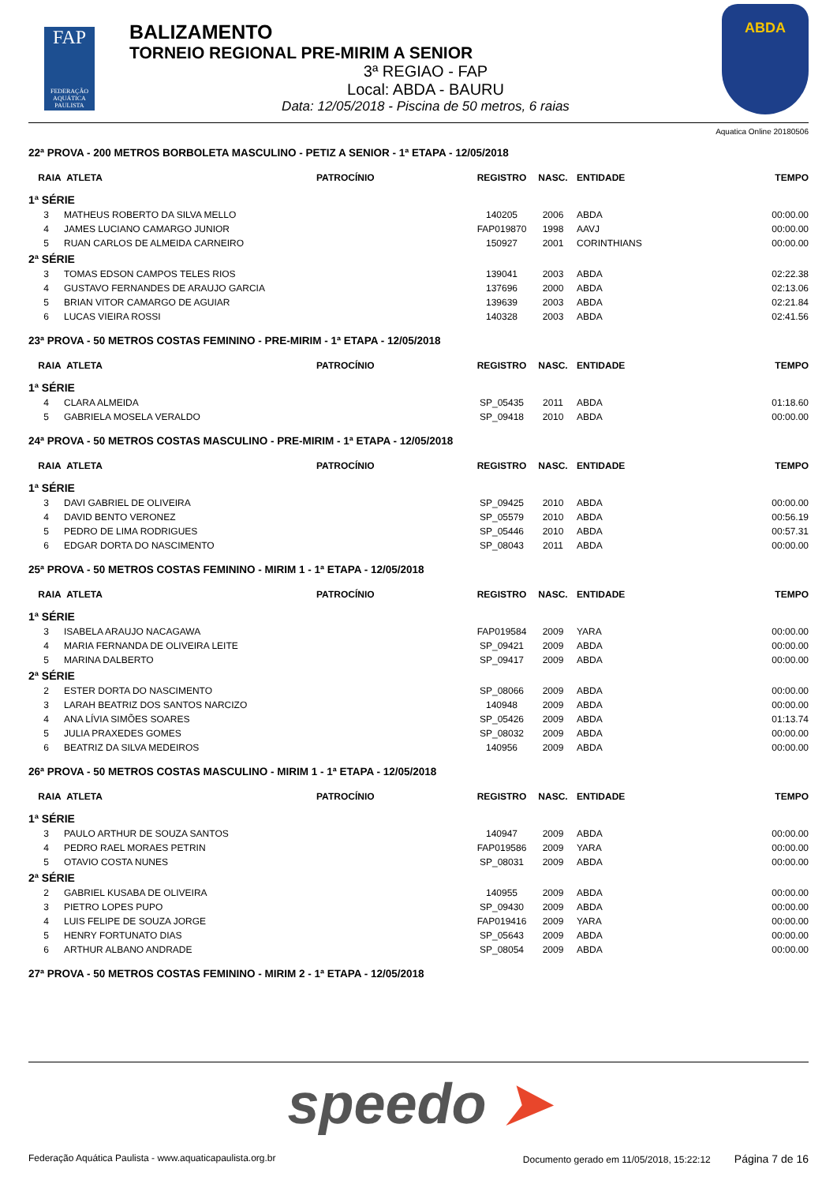FAP
FEDERAÇÃO AQUÁTICA PAULISTA
BALIZAMENTO
TORNEIO REGIONAL PRE-MIRIM A SENIOR
3ª REGIAO - FAP
Local: ABDA - BAURU
Data: 12/05/2018 - Piscina de 50 metros, 6 raias
ABDA
Aquatica Online 20180506
22ª PROVA - 200 METROS BORBOLETA MASCULINO - PETIZ A SENIOR - 1ª ETAPA - 12/05/2018
| RAIA | ATLETA | PATROCÍNIO | REGISTRO | NASC. | ENTIDADE | TEMPO |
| --- | --- | --- | --- | --- | --- | --- |
| 1ª SÉRIE | | | | | | |
| 3 | MATHEUS ROBERTO DA SILVA MELLO | | 140205 | 2006 | ABDA | 00:00.00 |
| 4 | JAMES LUCIANO CAMARGO JUNIOR | | FAP019870 | 1998 | AAVJ | 00:00.00 |
| 5 | RUAN CARLOS DE ALMEIDA CARNEIRO | | 150927 | 2001 | CORINTHIANS | 00:00.00 |
| 2ª SÉRIE | | | | | | |
| 3 | TOMAS EDSON CAMPOS TELES RIOS | | 139041 | 2003 | ABDA | 02:22.38 |
| 4 | GUSTAVO FERNANDES DE ARAUJO GARCIA | | 137696 | 2000 | ABDA | 02:13.06 |
| 5 | BRIAN VITOR CAMARGO DE AGUIAR | | 139639 | 2003 | ABDA | 02:21.84 |
| 6 | LUCAS VIEIRA ROSSI | | 140328 | 2003 | ABDA | 02:41.56 |
23ª PROVA - 50 METROS COSTAS FEMININO - PRE-MIRIM - 1ª ETAPA - 12/05/2018
| RAIA | ATLETA | PATROCÍNIO | REGISTRO | NASC. | ENTIDADE | TEMPO |
| --- | --- | --- | --- | --- | --- | --- |
| 1ª SÉRIE | | | | | | |
| 4 | CLARA ALMEIDA | | SP_05435 | 2011 | ABDA | 01:18.60 |
| 5 | GABRIELA MOSELA VERALDO | | SP_09418 | 2010 | ABDA | 00:00.00 |
24ª PROVA - 50 METROS COSTAS MASCULINO - PRE-MIRIM - 1ª ETAPA - 12/05/2018
| RAIA | ATLETA | PATROCÍNIO | REGISTRO | NASC. | ENTIDADE | TEMPO |
| --- | --- | --- | --- | --- | --- | --- |
| 1ª SÉRIE | | | | | | |
| 3 | DAVI GABRIEL DE OLIVEIRA | | SP_09425 | 2010 | ABDA | 00:00.00 |
| 4 | DAVID BENTO VERONEZ | | SP_05579 | 2010 | ABDA | 00:56.19 |
| 5 | PEDRO DE LIMA RODRIGUES | | SP_05446 | 2010 | ABDA | 00:57.31 |
| 6 | EDGAR DORTA DO NASCIMENTO | | SP_08043 | 2011 | ABDA | 00:00.00 |
25ª PROVA - 50 METROS COSTAS FEMININO - MIRIM 1 - 1ª ETAPA - 12/05/2018
| RAIA | ATLETA | PATROCÍNIO | REGISTRO | NASC. | ENTIDADE | TEMPO |
| --- | --- | --- | --- | --- | --- | --- |
| 1ª SÉRIE | | | | | | |
| 3 | ISABELA ARAUJO NACAGAWA | | FAP019584 | 2009 | YARA | 00:00.00 |
| 4 | MARIA FERNANDA DE OLIVEIRA LEITE | | SP_09421 | 2009 | ABDA | 00:00.00 |
| 5 | MARINA DALBERTO | | SP_09417 | 2009 | ABDA | 00:00.00 |
| 2ª SÉRIE | | | | | | |
| 2 | ESTER DORTA DO NASCIMENTO | | SP_08066 | 2009 | ABDA | 00:00.00 |
| 3 | LARAH BEATRIZ DOS SANTOS NARCIZO | | 140948 | 2009 | ABDA | 00:00.00 |
| 4 | ANA LÍVIA SIMÕES SOARES | | SP_05426 | 2009 | ABDA | 01:13.74 |
| 5 | JULIA PRAXEDES GOMES | | SP_08032 | 2009 | ABDA | 00:00.00 |
| 6 | BEATRIZ DA SILVA MEDEIROS | | 140956 | 2009 | ABDA | 00:00.00 |
26ª PROVA - 50 METROS COSTAS MASCULINO - MIRIM 1 - 1ª ETAPA - 12/05/2018
| RAIA | ATLETA | PATROCÍNIO | REGISTRO | NASC. | ENTIDADE | TEMPO |
| --- | --- | --- | --- | --- | --- | --- |
| 1ª SÉRIE | | | | | | |
| 3 | PAULO ARTHUR DE SOUZA SANTOS | | 140947 | 2009 | ABDA | 00:00.00 |
| 4 | PEDRO RAEL MORAES PETRIN | | FAP019586 | 2009 | YARA | 00:00.00 |
| 5 | OTAVIO COSTA NUNES | | SP_08031 | 2009 | ABDA | 00:00.00 |
| 2ª SÉRIE | | | | | | |
| 2 | GABRIEL KUSABA DE OLIVEIRA | | 140955 | 2009 | ABDA | 00:00.00 |
| 3 | PIETRO LOPES PUPO | | SP_09430 | 2009 | ABDA | 00:00.00 |
| 4 | LUIS FELIPE DE SOUZA JORGE | | FAP019416 | 2009 | YARA | 00:00.00 |
| 5 | HENRY FORTUNATO DIAS | | SP_05643 | 2009 | ABDA | 00:00.00 |
| 6 | ARTHUR ALBANO ANDRADE | | SP_08054 | 2009 | ABDA | 00:00.00 |
27ª PROVA - 50 METROS COSTAS FEMININO - MIRIM 2 - 1ª ETAPA - 12/05/2018
speedo ➤
Federação Aquática Paulista - www.aquaticapaulista.org.br Documento gerado em 11/05/2018, 15:22:12 Página 7 de 16